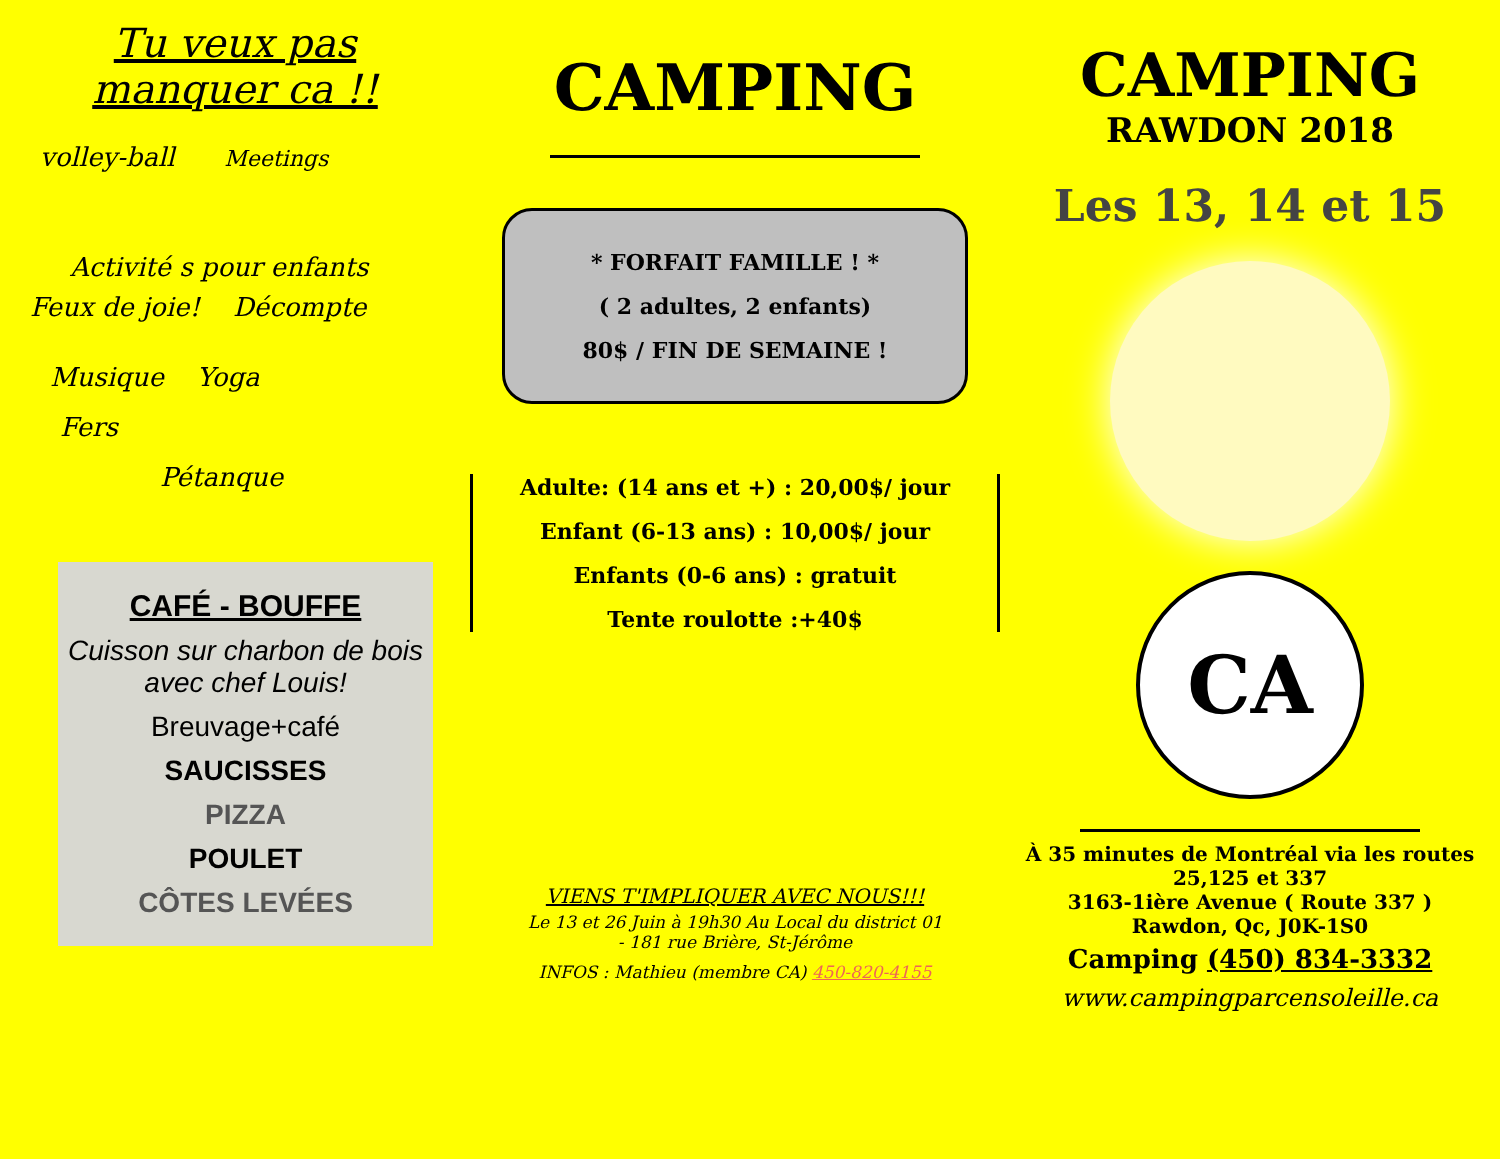Tu veux pas
manquer ca !!
volley-ball Meetings
Activité s pour enfants
Feux de joie! Décompte
Musique Yoga
Fers
Pétanque
CAFÉ - BOUFFE
Cuisson sur charbon de bois avec chef Louis!
Breuvage+café
SAUCISSES
PIZZA
POULET
CÔTES LEVÉES
CAMPING
* FORFAIT FAMILLE ! *
( 2 adultes, 2 enfants)
80$ / FIN DE SEMAINE !
Adulte: (14 ans et +) : 20,00$/ jour
Enfant (6-13 ans) : 10,00$/ jour
Enfants (0-6 ans) : gratuit
Tente roulotte :+40$
VIENS T'IMPLIQUER AVEC NOUS!!!
Le 13 et 26 Juin à 19h30 Au Local du district 01
- 181 rue Brière, St-Jérôme
INFOS : Mathieu (membre CA) 450-820-4155
CAMPING
RAWDON 2018
Les 13, 14 et 15
CA
À 35 minutes de Montréal via les routes 25,125 et 337
3163-1ière Avenue ( Route 337 ) Rawdon, Qc, J0K-1S0
Camping (450) 834-3332
www.campingparcensoleille.ca